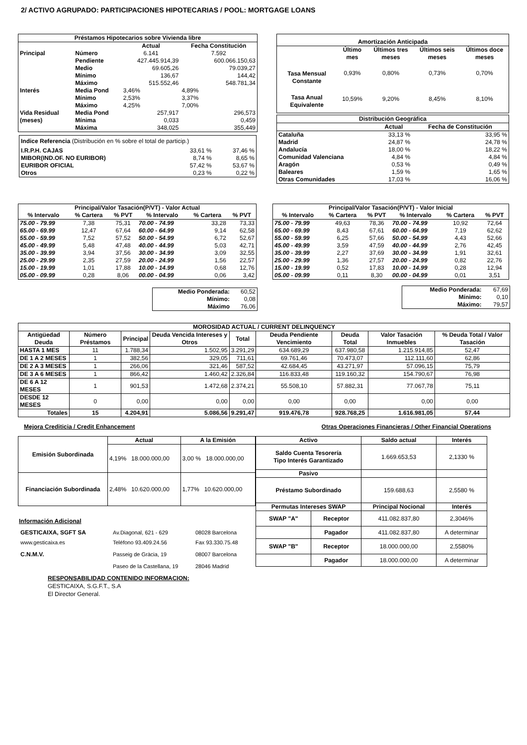2/ ACTIVO AGRUPADO: PARTICIPACIONES HIPOTECARIAS / POOL: MORTGAGE LOANS
| Préstamos Hipotecarios sobre Vivienda libre | | | |
| --- | --- | --- | --- |
| | | Actual | Fecha Constitución |
| Principal | Número | 6.141 | 7.592 |
| | Pendiente | 427.445.914,39 | 600.066.150,63 |
| | Medio | 69.605,26 | 79.039,27 |
| | Mínimo | 136,67 | 144,42 |
| | Máximo | 515.552,46 | 548.781,34 |
| Interés | Media Pond | 3,46% | 4,89% |
| | Mínimo | 2,53% | 3,37% |
| | Máximo | 4,25% | 7,00% |
| Vida Residual | Media Pond | 257,917 | 296,573 |
| (meses) | Mínima | 0,033 | 0,459 |
| | Máxima | 348,025 | 355,449 |
| Indice Referencia (Distribución en % sobre el total de particip.) | | |
| I.R.P.H. CAJAS | 33,61 % | 37,46 % |
| MIBOR(IND.OF. NO EURIBOR) | 8,74 % | 8,65 % |
| EURIBOR OFICIAL | 57,42 % | 53,67 % |
| Otros | 0,23 % | 0,22 % |
| Amortización Anticipada | | | | |
| --- | --- | --- | --- | --- |
| | Último mes | Últimos tres meses | Últimos seis meses | Últimos doce meses |
| Tasa Mensual Constante | 0,93% | 0,80% | 0,73% | 0,70% |
| Tasa Anual Equivalente | 10,59% | 9,20% | 8,45% | 8,10% |
| Distribución Geográfica | | |
| --- | --- | --- |
| | Actual | Fecha de Constitución |
| Cataluña | 33,13 % | 33,95 % |
| Madrid | 24,87 % | 24,78 % |
| Andalucía | 18,00 % | 18,22 % |
| Comunidad Valenciana | 4,84 % | 4,84 % |
| Aragón | 0,53 % | 0,49 % |
| Baleares | 1,59 % | 1,65 % |
| Otras Comunidades | 17,03 % | 16,06 % |
| Principal/Valor Tasación(P/VT) - Valor Actual | | | | | |
| --- | --- | --- | --- | --- | --- |
| % Intervalo | % Cartera | % PVT | % Intervalo | % Cartera | % PVT |
| 75.00 - 79.99 | 7,38 | 75,31 | 70.00 - 74.99 | 33,28 | 73,33 |
| 65.00 - 69.99 | 12,47 | 67,64 | 60.00 - 64.99 | 9,14 | 62,58 |
| 55.00 - 59.99 | 7,52 | 57,52 | 50.00 - 54.99 | 6,72 | 52,67 |
| 45.00 - 49.99 | 5,48 | 47,48 | 40.00 - 44.99 | 5,03 | 42,71 |
| 35.00 - 39.99 | 3,94 | 37,56 | 30.00 - 34.99 | 3,09 | 32,55 |
| 25.00 - 29.99 | 2,35 | 27,59 | 20.00 - 24.99 | 1,56 | 22,57 |
| 15.00 - 19.99 | 1,01 | 17,88 | 10.00 - 14.99 | 0,68 | 12,76 |
| 05.00 - 09.99 | 0,28 | 8,06 | 00.00 - 04.99 | 0,06 | 3,42 |
| Medio Ponderada: | 60,52 |
| Mínimo: | 0,08 |
| Máximo | 76,06 |
| Principal/Valor Tasación(P/VT) - Valor Inicial | | | | | |
| --- | --- | --- | --- | --- | --- |
| % Intervalo | % Cartera | % PVT | % Intervalo | % Cartera | % PVT |
| 75.00 - 79.99 | 49,63 | 78,36 | 70.00 - 74.99 | 10,92 | 72,64 |
| 65.00 - 69.99 | 8,43 | 67,61 | 60.00 - 64.99 | 7,19 | 62,62 |
| 55.00 - 59.99 | 6,25 | 57,66 | 50.00 - 54.99 | 4,43 | 52,66 |
| 45.00 - 49.99 | 3,59 | 47,59 | 40.00 - 44.99 | 2,76 | 42,45 |
| 35.00 - 39.99 | 2,27 | 37,69 | 30.00 - 34.99 | 1,91 | 32,61 |
| 25.00 - 29.99 | 1,36 | 27,57 | 20.00 - 24.99 | 0,82 | 22,76 |
| 15.00 - 19.99 | 0,52 | 17,83 | 10.00 - 14.99 | 0,28 | 12,94 |
| 05.00 - 09.99 | 0,11 | 8,30 | 00.00 - 04.99 | 0,01 | 3,51 |
| Medio Ponderada: | 67,69 |
| Mínimo: | 0,10 |
| Máximo: | 79,57 |
| MOROSIDAD ACTUAL / CURRENT DELINQUENCY | | | | | | | | |
| --- | --- | --- | --- | --- | --- | --- | --- | --- |
| Antigüedad Deuda | Número Préstamos | Principal | Deuda Vencida Intereses y Otros | Total | Deuda Pendiente Vencimiento | Deuda Total | Valor Tasación Inmuebles | % Deuda Total / Valor Tasación |
| HASTA 1 MES | 11 | 1.788,34 | 1.502,95 | 3.291,29 | 634.689,29 | 637.980,58 | 1.215.914,85 | 52,47 |
| DE 1 A 2 MESES | 1 | 382,56 | 329,05 | 711,61 | 69.761,46 | 70.473,07 | 112.111,60 | 62,86 |
| DE 2 A 3 MESES | 1 | 266,06 | 321,46 | 587,52 | 42.684,45 | 43.271,97 | 57.096,15 | 75,79 |
| DE 3 A 6 MESES | 1 | 866,42 | 1.460,42 | 2.326,84 | 116.833,48 | 119.160,32 | 154.790,67 | 76,98 |
| DE 6 A 12 MESES | 1 | 901,53 | 1.472,68 | 2.374,21 | 55.508,10 | 57.882,31 | 77.067,78 | 75,11 |
| DESDE 12 MESES | 0 | 0,00 | 0,00 | 0,00 | 0,00 | 0,00 | 0,00 | 0,00 |
| Totales | 15 | 4.204,91 | 5.086,56 | 9.291,47 | 919.476,78 | 928.768,25 | 1.616.981,05 | 57,44 |
Mejora Crediticia / Credit Enhancement Otras Operaciones Financieras / Other Financial Operations
| Emisión Subordinada | Actual | A la Emisión |
| --- | --- | --- |
| | 4,19% 18.000.000,00 | 3,00 % 18.000.000,00 |
| Financiación Subordinada | 2,48% 10.620.000,00 | 1,77% 10.620.000,00 |
Información Adicional
| GESTICAIXA, SGFT SA | Av.Diagonal, 621 - 629 | 08028 Barcelona |
| www.gesticaixa.es | Teléfono 93.409.24.56 | Fax 93.330.75.48 |
| C.N.M.V. | Passeig de Gràcia, 19 | 08007 Barcelona |
| | Paseo de la Castellana, 19 | 28046 Madrid |
RESPONSABILIDAD CONTENIDO INFORMACION:
GESTICAIXA, S.G.F.T., S.A
El Director General.
| Activo | | Saldo actual | Interés |
| --- | --- | --- | --- |
| Saldo Cuenta Tesorería Tipo Interés Garantizado | | 1.669.653,53 | 2,1330 % |
| Pasivo | | | |
| Préstamo Subordinado | | 159.688,63 | 2,5580 % |
| Permutas Intereses SWAP | | Principal Nocional | Interés |
| SWAP "A" | Receptor | 411.082.837,80 | 2,3046% |
| | Pagador | 411.082.837,80 | A determinar |
| SWAP "B" | Receptor | 18.000.000,00 | 2,5580% |
| | Pagador | 18.000.000,00 | A determinar |